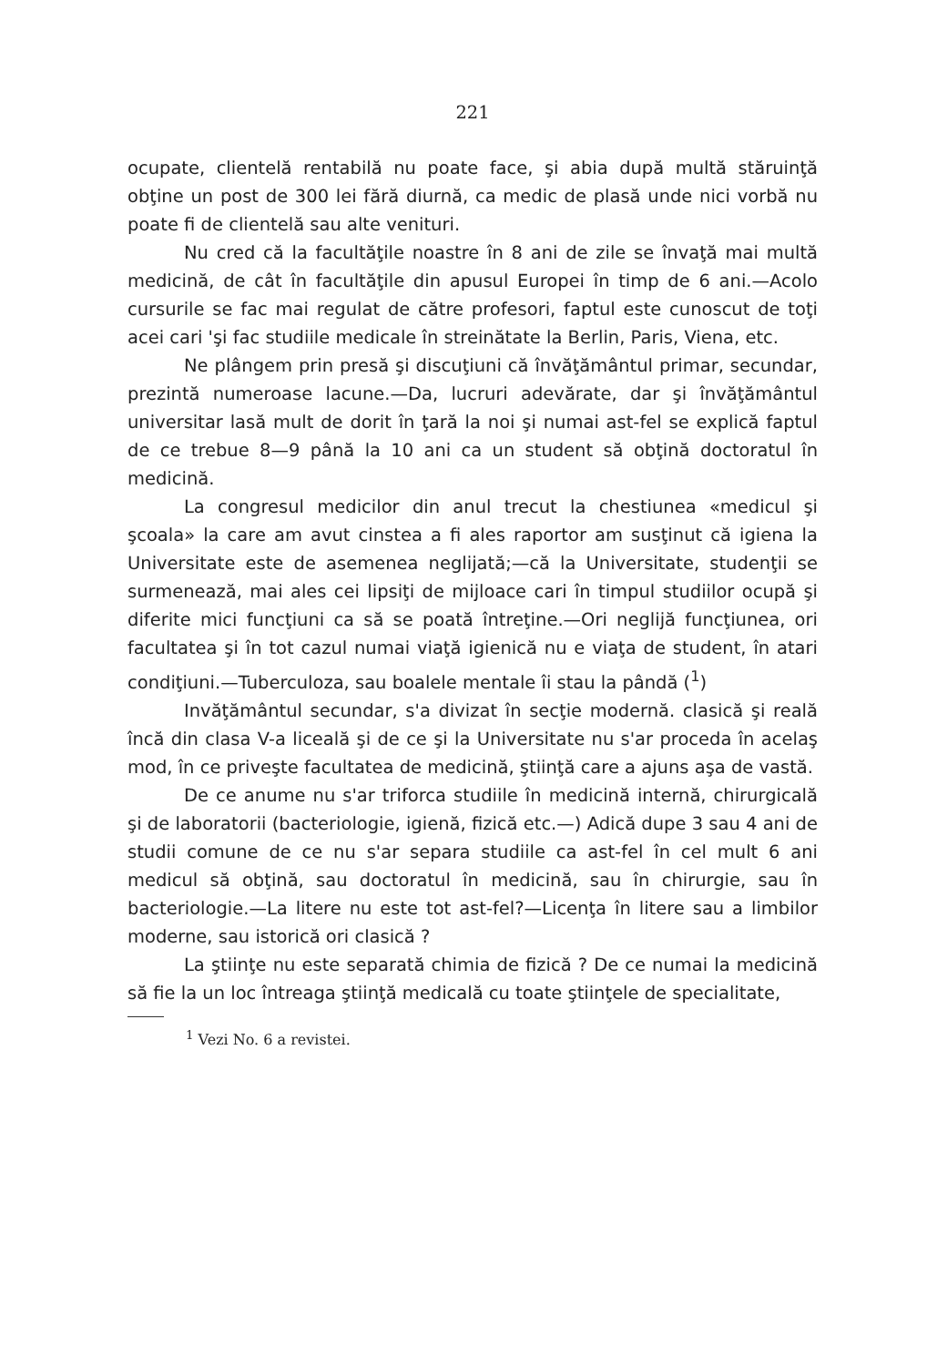221
ocupate, clientelă rentabilă nu poate face, şi abia după multă stăruinţă obţine un post de 300 lei fără diurnă, ca medic de plasă unde nici vorbă nu poate fi de clientelă sau alte venituri.
Nu cred că la facultăţile noastre în 8 ani de zile se învaţă mai multă medicină, de cât în facultăţile din apusul Europei în timp de 6 ani.—Acolo cursurile se fac mai regulat de către profesori, faptul este cunoscut de toţi acei cari 'şi fac studiile medicale în streinătate la Berlin, Paris, Viena, etc.
Ne plângem prin presă şi discuţiuni că învăţământul primar, secundar, prezintă numeroase lacune.—Da, lucruri adevărate, dar şi învăţământul universitar lasă mult de dorit în ţară la noi şi numai ast-fel se explică faptul de ce trebue 8—9 până la 10 ani ca un student să obţină doctoratul în medicină.
La congresul medicilor din anul trecut la chestiunea «medicul şi şcoala» la care am avut cinstea a fi ales raportor am susţinut că igiena la Universitate este de asemenea neglijată;—că la Universitate, studenţii se surmenează, mai ales cei lipsiţi de mijloace cari în timpul studiilor ocupă şi diferite mici funcţiuni ca să se poată întreţine.—Ori neglijă funcţiunea, ori facultatea şi în tot cazul numai viaţă igienică nu e viaţa de student, în atari condiţiuni.—Tuberculoza, sau boalele mentale îi stau la pândă (<sup>1</sup>)
Invăţământul secundar, s'a divizat în secţie modernă. clasică şi reală încă din clasa V-a liceală şi de ce şi la Universitate nu s'ar proceda în acelaş mod, în ce priveşte facultatea de medicină, ştiinţă care a ajuns aşa de vastă.
De ce anume nu s'ar triforca studiile în medicină internă, chirurgicală şi de laboratorii (bacteriologie, igienă, fizică etc.—) Adică dupe 3 sau 4 ani de studii comune de ce nu s'ar separa studiile ca ast-fel în cel mult 6 ani medicul să obţină, sau doctoratul în medicină, sau în chirurgie, sau în bacteriologie.—La litere nu este tot ast-fel?—Licenţa în litere sau a limbilor moderne, sau istorică ori clasică ?
La ştiinţe nu este separată chimia de fizică ? De ce numai la medicină să fie la un loc întreaga ştiinţă medicală cu toate ştiinţele de specialitate,
<sup>1</sup> Vezi No. 6 a revistei.